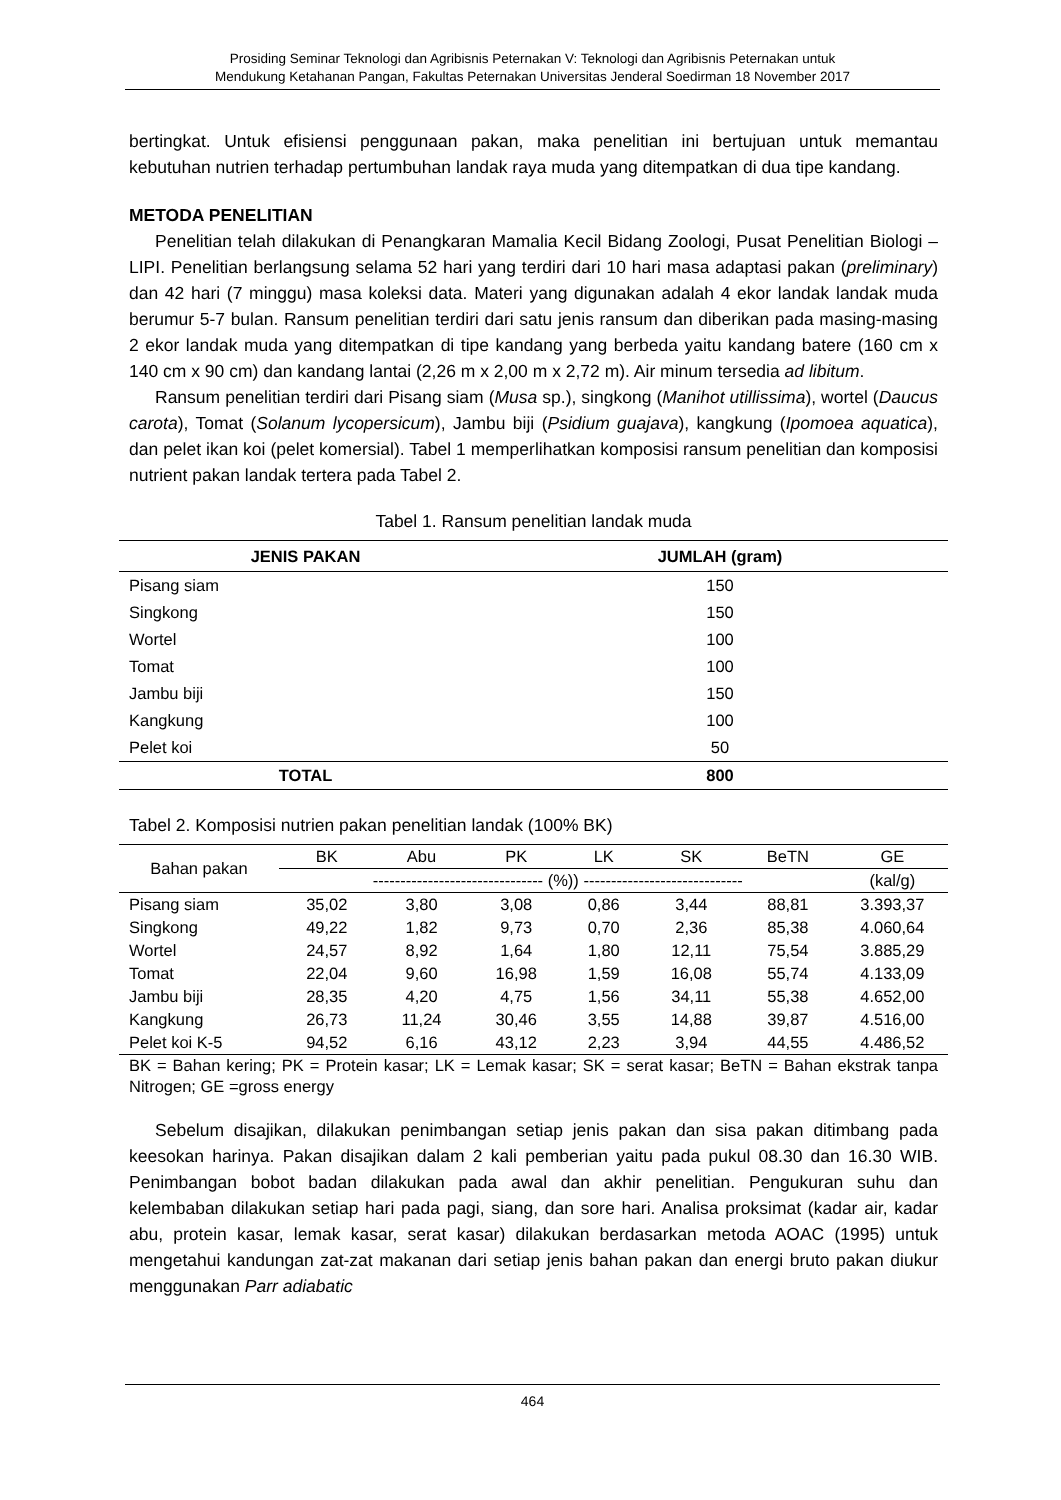Prosiding Seminar Teknologi dan Agribisnis Peternakan V: Teknologi dan Agribisnis Peternakan untuk
Mendukung Ketahanan Pangan, Fakultas Peternakan Universitas Jenderal Soedirman 18 November 2017
bertingkat. Untuk efisiensi penggunaan pakan, maka penelitian ini bertujuan untuk memantau kebutuhan nutrien terhadap pertumbuhan landak raya muda yang ditempatkan di dua tipe kandang.
METODA PENELITIAN
Penelitian telah dilakukan di Penangkaran Mamalia Kecil Bidang Zoologi, Pusat Penelitian Biologi – LIPI. Penelitian berlangsung selama 52 hari yang terdiri dari 10 hari masa adaptasi pakan (preliminary) dan 42 hari (7 minggu) masa koleksi data. Materi yang digunakan adalah 4 ekor landak landak muda berumur 5-7 bulan. Ransum penelitian terdiri dari satu jenis ransum dan diberikan pada masing-masing 2 ekor landak muda yang ditempatkan di tipe kandang yang berbeda yaitu kandang batere (160 cm x 140 cm x 90 cm) dan kandang lantai (2,26 m x 2,00 m x 2,72 m). Air minum tersedia ad libitum.
Ransum penelitian terdiri dari Pisang siam (Musa sp.), singkong (Manihot utillissima), wortel (Daucus carota), Tomat (Solanum lycopersicum), Jambu biji (Psidium guajava), kangkung (Ipomoea aquatica), dan pelet ikan koi (pelet komersial). Tabel 1 memperlihatkan komposisi ransum penelitian dan komposisi nutrient pakan landak tertera pada Tabel 2.
Tabel 1. Ransum penelitian landak muda
| JENIS PAKAN | JUMLAH (gram) |
| --- | --- |
| Pisang siam | 150 |
| Singkong | 150 |
| Wortel | 100 |
| Tomat | 100 |
| Jambu biji | 150 |
| Kangkung | 100 |
| Pelet koi | 50 |
| TOTAL | 800 |
Tabel 2. Komposisi nutrien pakan penelitian landak (100% BK)
| Bahan pakan | BK | Abu | PK | LK | SK | BeTN | GE |
| --- | --- | --- | --- | --- | --- | --- | --- |
| | ------------------------------- (%)) ----------------------------- | | | | | | (kal/g) |
| Pisang siam | 35,02 | 3,80 | 3,08 | 0,86 | 3,44 | 88,81 | 3.393,37 |
| Singkong | 49,22 | 1,82 | 9,73 | 0,70 | 2,36 | 85,38 | 4.060,64 |
| Wortel | 24,57 | 8,92 | 1,64 | 1,80 | 12,11 | 75,54 | 3.885,29 |
| Tomat | 22,04 | 9,60 | 16,98 | 1,59 | 16,08 | 55,74 | 4.133,09 |
| Jambu biji | 28,35 | 4,20 | 4,75 | 1,56 | 34,11 | 55,38 | 4.652,00 |
| Kangkung | 26,73 | 11,24 | 30,46 | 3,55 | 14,88 | 39,87 | 4.516,00 |
| Pelet koi K-5 | 94,52 | 6,16 | 43,12 | 2,23 | 3,94 | 44,55 | 4.486,52 |
BK = Bahan kering; PK = Protein kasar; LK = Lemak kasar; SK = serat kasar; BeTN = Bahan ekstrak tanpa Nitrogen; GE =gross energy
Sebelum disajikan, dilakukan penimbangan setiap jenis pakan dan sisa pakan ditimbang pada keesokan harinya. Pakan disajikan dalam 2 kali pemberian yaitu pada pukul 08.30 dan 16.30 WIB. Penimbangan bobot badan dilakukan pada awal dan akhir penelitian. Pengukuran suhu dan kelembaban dilakukan setiap hari pada pagi, siang, dan sore hari. Analisa proksimat (kadar air, kadar abu, protein kasar, lemak kasar, serat kasar) dilakukan berdasarkan metoda AOAC (1995) untuk mengetahui kandungan zat-zat makanan dari setiap jenis bahan pakan dan energi bruto pakan diukur menggunakan Parr adiabatic
464